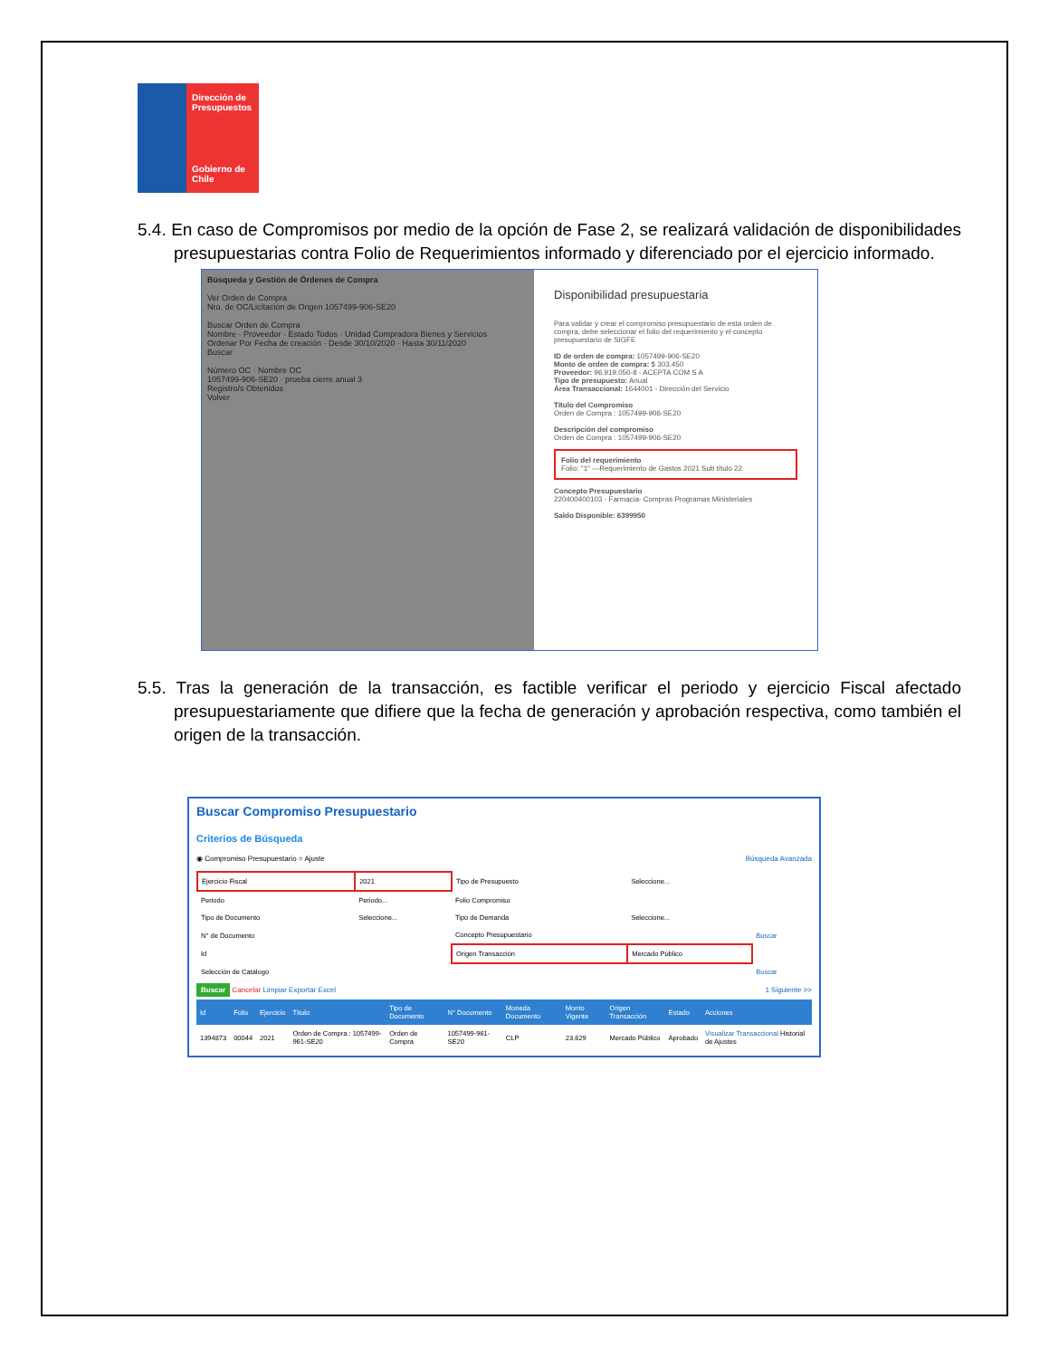Dirección de Presupuestos
Gobierno de Chile
5.4. En caso de Compromisos por medio de la opción de Fase 2, se realizará validación de disponibilidades presupuestarias contra Folio de Requerimientos informado y diferenciado por el ejercicio informado.
Búsqueda y Gestión de Órdenes de Compra
Ver Orden de Compra
Nro. de OC/Licitación de Origen 1057499-906-SE20
Buscar Orden de Compra
Nombre · Proveedor · Estado Todos · Unidad Compradora Bienes y Servicios
Ordenar Por Fecha de creación · Desde 30/10/2020 · Hasta 30/11/2020
Buscar
Número OC · Nombre OC
1057499-906-SE20 · prueba cierre anual 3
Registro/s Obtenidos
Volver
Disponibilidad presupuestaria
Para validar y crear el compromiso presupuestario de esta orden de compra, debe seleccionar el folio del requerimiento y el concepto presupuestario de SIGFE
ID de orden de compra: 1057499-906-SE20
Monto de orden de compra: $ 303.450
Proveedor: 96.919.050-8 - ACEPTA COM S A
Tipo de presupuesto: Anual
Área Transaccional: 1644001 - Dirección del Servicio
Título del Compromiso
Orden de Compra : 1057499-906-SE20
Descripción del compromiso
Orden de Compra : 1057499-906-SE20
Folio del requerimiento
Folio: "1" —Requerimiento de Gastos 2021 Sub título 22
Concepto Presupuestario
220400400103 - Farmacia- Compras Programas Ministeriales
Saldo Disponible: 6399950
5.5. Tras la generación de la transacción, es factible verificar el periodo y ejercicio Fiscal afectado presupuestariamente que difiere que la fecha de generación y aprobación respectiva, como también el origen de la transacción.
Buscar Compromiso Presupuestario
Criterios de Búsqueda
◉ Compromiso Presupuestario ○ Ajuste Búsqueda Avanzada
| Ejercicio Fiscal | 2021 | Tipo de Presupuesto | Seleccione... | |
| Periodo | Periodo... | Folio Compromiso | | |
| Tipo de Documento | Seleccione... | Tipo de Demanda | Seleccione... | |
| N° de Documento | | Concepto Presupuestario | | Buscar |
| Id | | Origen Transacción | Mercado Público | |
| Selección de Catálogo | | | | Buscar |
Buscar Cancelar Limpiar Exportar Excel 1 Siguiente >>
| Id | Folio | Ejercicio | Título | Tipo de Documento | N° Documento | Moneda Documento | Monto Vigente | Origen Transacción | Estado | Acciones |
| --- | --- | --- | --- | --- | --- | --- | --- | --- | --- | --- |
| 1394873 | 00044 | 2021 | Orden de Compra : 1057499-961-SE20 | Orden de Compra | 1057499-961-SE20 | CLP | 23.629 | Mercado Público | Aprobado | Visualizar Transaccional Historial de Ajustes |